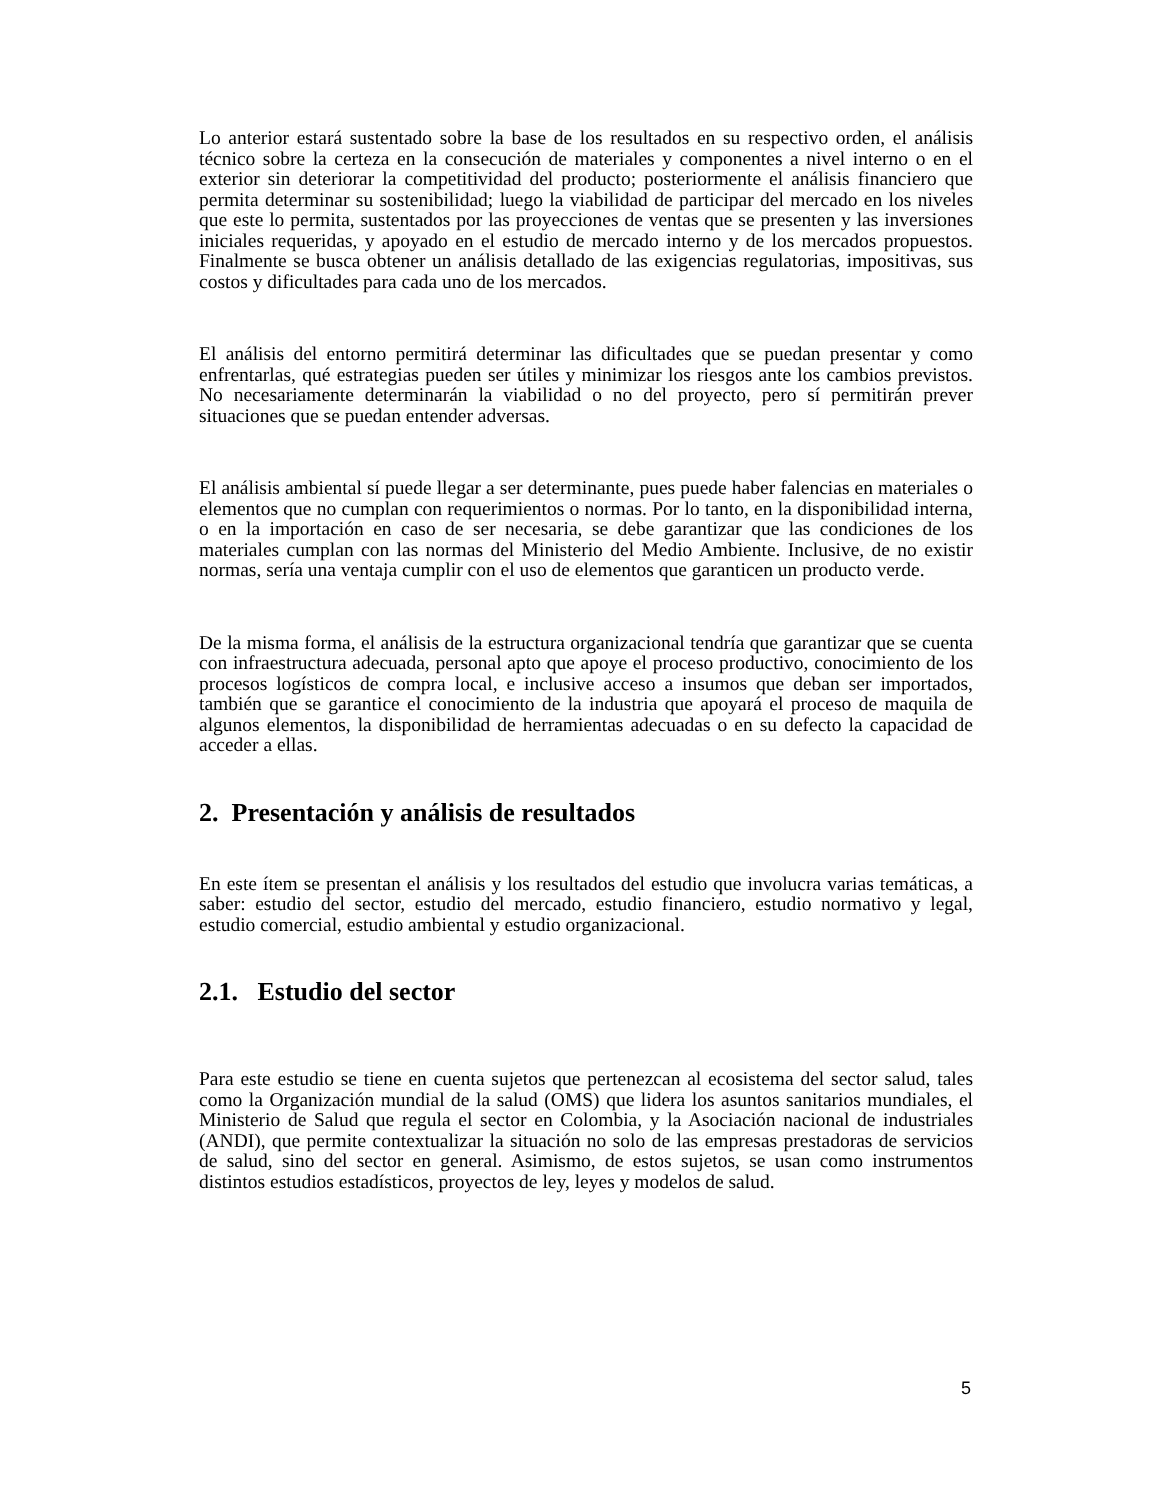Lo anterior estará sustentado sobre la base de los resultados en su respectivo orden, el análisis técnico sobre la certeza en la consecución de materiales y componentes a nivel interno o en el exterior sin deteriorar la competitividad del producto; posteriormente el análisis financiero que permita determinar su sostenibilidad; luego la viabilidad de participar del mercado en los niveles que este lo permita, sustentados por las proyecciones de ventas que se presenten y las inversiones iniciales requeridas, y apoyado en el estudio de mercado interno y de los mercados propuestos. Finalmente se busca obtener un análisis detallado de las exigencias regulatorias, impositivas, sus costos y dificultades para cada uno de los mercados.
El análisis del entorno permitirá determinar las dificultades que se puedan presentar y como enfrentarlas, qué estrategias pueden ser útiles y minimizar los riesgos ante los cambios previstos. No necesariamente determinarán la viabilidad o no del proyecto, pero sí permitirán prever situaciones que se puedan entender adversas.
El análisis ambiental sí puede llegar a ser determinante, pues puede haber falencias en materiales o elementos que no cumplan con requerimientos o normas. Por lo tanto, en la disponibilidad interna, o en la importación en caso de ser necesaria, se debe garantizar que las condiciones de los materiales cumplan con las normas del Ministerio del Medio Ambiente. Inclusive, de no existir normas, sería una ventaja cumplir con el uso de elementos que garanticen un producto verde.
De la misma forma, el análisis de la estructura organizacional tendría que garantizar que se cuenta con infraestructura adecuada, personal apto que apoye el proceso productivo, conocimiento de los procesos logísticos de compra local, e inclusive acceso a insumos que deban ser importados, también que se garantice el conocimiento de la industria que apoyará el proceso de maquila de algunos elementos, la disponibilidad de herramientas adecuadas o en su defecto la capacidad de acceder a ellas.
2. Presentación y análisis de resultados
En este ítem se presentan el análisis y los resultados del estudio que involucra varias temáticas, a saber: estudio del sector, estudio del mercado, estudio financiero, estudio normativo y legal, estudio comercial, estudio ambiental y estudio organizacional.
2.1. Estudio del sector
Para este estudio se tiene en cuenta sujetos que pertenezcan al ecosistema del sector salud, tales como la Organización mundial de la salud (OMS) que lidera los asuntos sanitarios mundiales, el Ministerio de Salud que regula el sector en Colombia, y la Asociación nacional de industriales (ANDI), que permite contextualizar la situación no solo de las empresas prestadoras de servicios de salud, sino del sector en general. Asimismo, de estos sujetos, se usan como instrumentos distintos estudios estadísticos, proyectos de ley, leyes y modelos de salud.
5